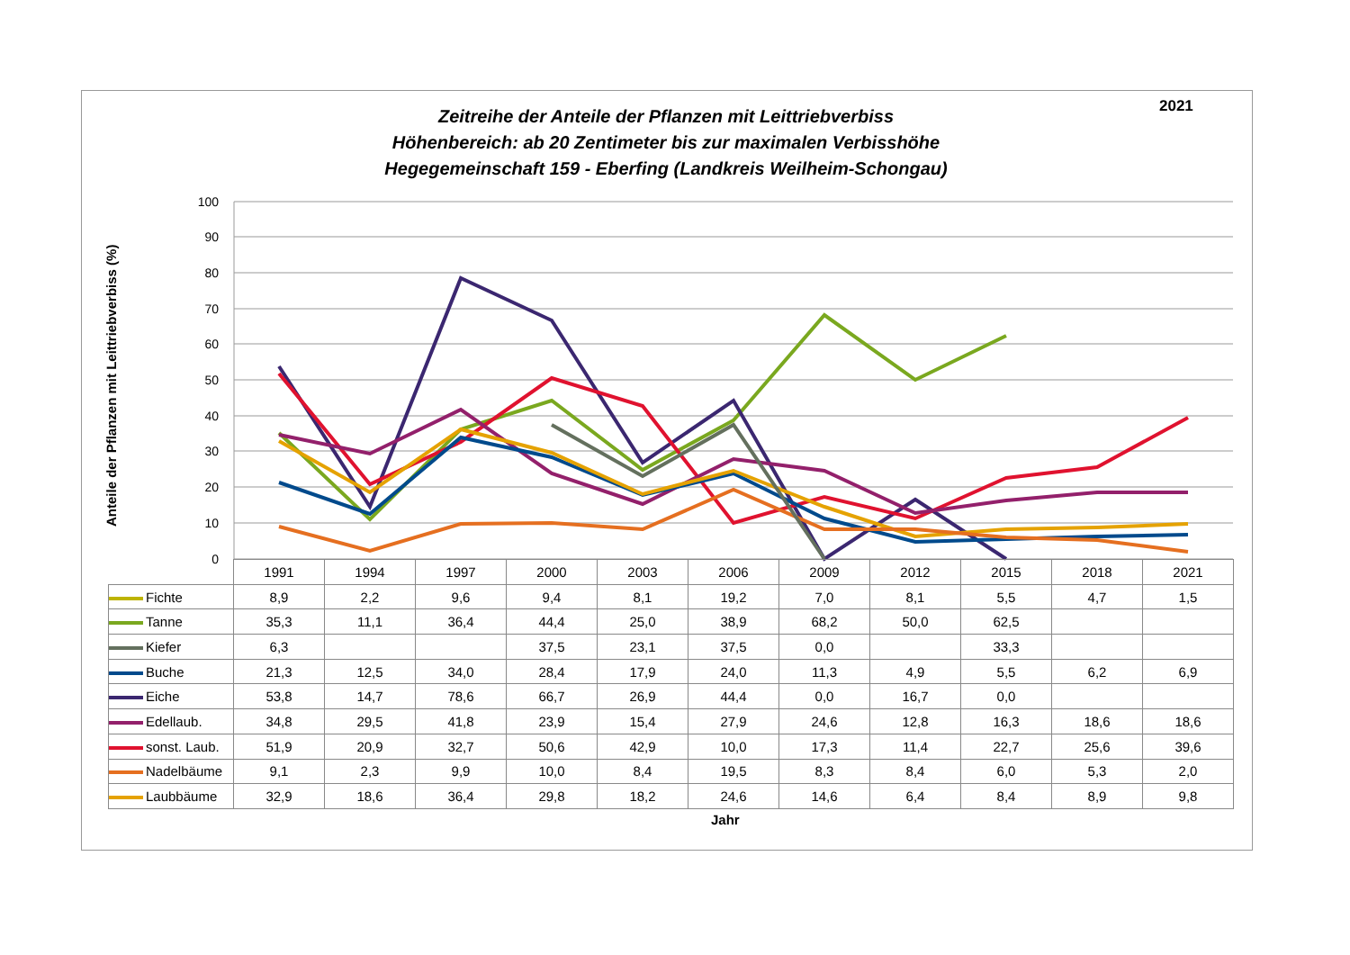2021
Zeitreihe der Anteile der Pflanzen mit Leittriebverbiss
Höhenbereich: ab 20 Zentimeter bis zur maximalen Verbisshöhe
Hegegemeinschaft 159 - Eberfing (Landkreis Weilheim-Schongau)
100
90
80
70
60
50
40
30
20
10
0
Anteile der Pflanzen mit Leittriebverbiss (%)
| | 1991 | 1994 | 1997 | 2000 | 2003 | 2006 | 2009 | 2012 | 2015 | 2018 | 2021 |
| Fichte | 8,9 | 2,2 | 9,6 | 9,4 | 8,1 | 19,2 | 7,0 | 8,1 | 5,5 | 4,7 | 1,5 |
| Tanne | 35,3 | 11,1 | 36,4 | 44,4 | 25,0 | 38,9 | 68,2 | 50,0 | 62,5 | | |
| Kiefer | 6,3 | | | 37,5 | 23,1 | 37,5 | 0,0 | | 33,3 | | |
| Buche | 21,3 | 12,5 | 34,0 | 28,4 | 17,9 | 24,0 | 11,3 | 4,9 | 5,5 | 6,2 | 6,9 |
| Eiche | 53,8 | 14,7 | 78,6 | 66,7 | 26,9 | 44,4 | 0,0 | 16,7 | 0,0 | | |
| Edellaub. | 34,8 | 29,5 | 41,8 | 23,9 | 15,4 | 27,9 | 24,6 | 12,8 | 16,3 | 18,6 | 18,6 |
| sonst. Laub. | 51,9 | 20,9 | 32,7 | 50,6 | 42,9 | 10,0 | 17,3 | 11,4 | 22,7 | 25,6 | 39,6 |
| Nadelbäume | 9,1 | 2,3 | 9,9 | 10,0 | 8,4 | 19,5 | 8,3 | 8,4 | 6,0 | 5,3 | 2,0 |
| Laubbäume | 32,9 | 18,6 | 36,4 | 29,8 | 18,2 | 24,6 | 14,6 | 6,4 | 8,4 | 8,9 | 9,8 |
Jahr